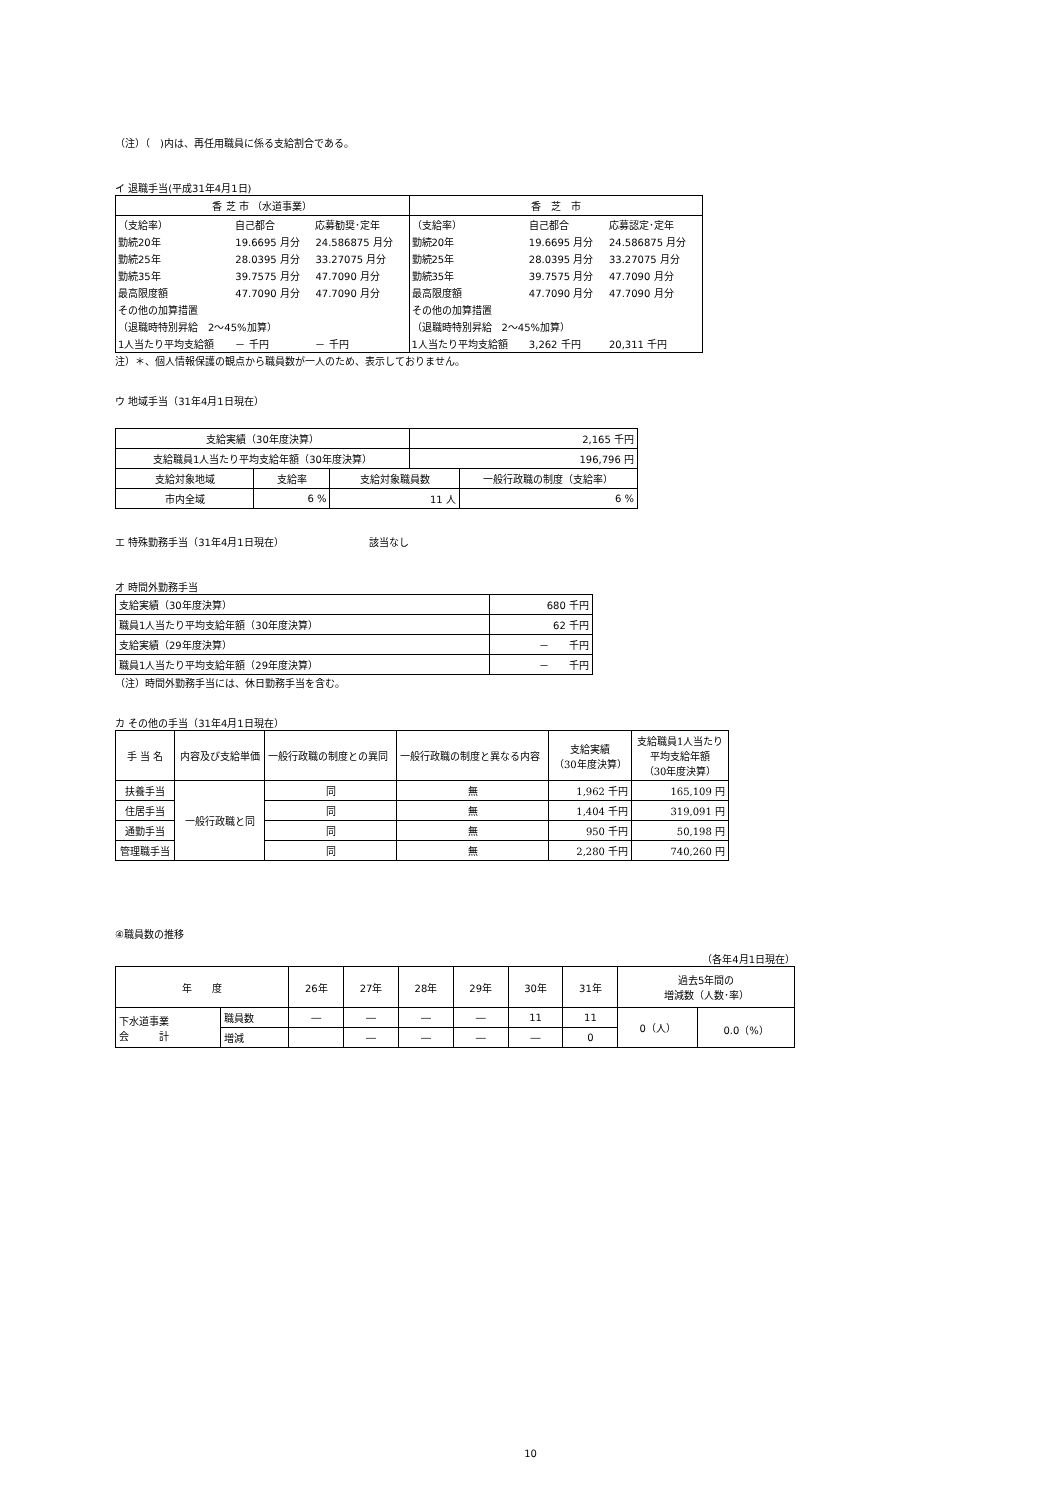（注）（　)内は、再任用職員に係る支給割合である。
イ 退職手当(平成31年4月1日)
| 香 芝 市 （水道事業） | 香 芝 市 |
| / （支給率） / 自己都合 / 応募勧奨･定年 / / 勤続20年 / 19.6695 月分 / 24.586875 月分 / / 勤続25年 / 28.0395 月分 / 33.27075 月分 / / 勤続35年 / 39.7575 月分 / 47.7090 月分 / / 最高限度額 / 47.7090 月分 / 47.7090 月分 / / その他の加算措置 / / / / （退職時特別昇給 2～45%加算） / / / / 1人当たり平均支給額 / － 千円 / － 千円 / | / （支給率） / 自己都合 / 応募認定･定年 / / 勤続20年 / 19.6695 月分 / 24.586875 月分 / / 勤続25年 / 28.0395 月分 / 33.27075 月分 / / 勤続35年 / 39.7575 月分 / 47.7090 月分 / / 最高限度額 / 47.7090 月分 / 47.7090 月分 / / その他の加算措置 / / / / （退職時特別昇給 2～45%加算） / / / / 1人当たり平均支給額 / 3,262 千円 / 20,311 千円 / |
注）＊、個人情報保護の観点から職員数が一人のため、表示しておりません。
ウ 地域手当（31年4月1日現在）
| 支給実績（30年度決算） | | | 2,165 千円 | |
| 支給職員1人当たり平均支給年額（30年度決算） | | | 196,796 円 | |
| 支給対象地域 | 支給率 | 支給対象職員数 | | 一般行政職の制度（支給率） |
| 市内全域 | 6 % | 11 人 | | 6 % |
エ 特殊勤務手当（31年4月1日現在）　　　　　　　　　該当なし
オ 時間外勤務手当
| 支給実績（30年度決算） | 680 千円 |
| 職員1人当たり平均支給年額（30年度決算） | 62 千円 |
| 支給実績（29年度決算） | － 千円 |
| 職員1人当たり平均支給年額（29年度決算） | － 千円 |
（注）時間外勤務手当には、休日勤務手当を含む。
カ その他の手当（31年4月1日現在）
| 手 当 名 | 内容及び支給単価 | 一般行政職の制度との異同 | 一般行政職の制度と異なる内容 | 支給実績 （30年度決算） | 支給職員1人当たり 平均支給年額 （30年度決算） |
| 扶養手当 | 一般行政職と同 | 同 | 無 | 1,962 千円 | 165,109 円 |
| 住居手当 | | 同 | 無 | 1,404 千円 | 319,091 円 |
| 通勤手当 | | 同 | 無 | 950 千円 | 50,198 円 |
| 管理職手当 | | 同 | 無 | 2,280 千円 | 740,260 円 |
④職員数の推移
（各年4月1日現在）
| 年 度 | | 26年 | 27年 | 28年 | 29年 | 30年 | 31年 | 過去5年間の 増減数（人数･率） | |
| 下水道事業 会 計 | 職員数 | ― | ― | ― | ― | 11 | 11 | 0（人） | 0.0（%） |
| | 増減 | | ― | ― | ― | ― | 0 | | |
10